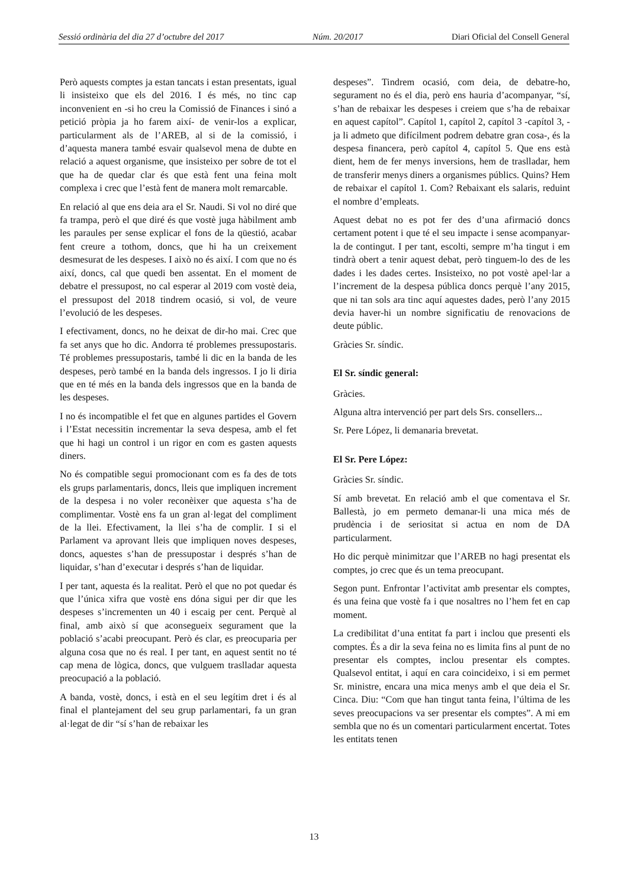Sessió ordinària del dia 27 d’octubre del 2017 Núm. 20/2017 Diari Oficial del Consell General
Però aquests comptes ja estan tancats i estan presentats, igual li insisteixo que els del 2016. I és més, no tinc cap inconvenient en -si ho creu la Comissió de Finances i sinó a petició pròpia ja ho farem així- de venir-los a explicar, particularment als de l’AREB, al si de la comissió, i d’aquesta manera també esvair qualsevol mena de dubte en relació a aquest organisme, que insisteixo per sobre de tot el que ha de quedar clar és que està fent una feina molt complexa i crec que l’està fent de manera molt remarcable.
En relació al que ens deia ara el Sr. Naudi. Si vol no diré que fa trampa, però el que diré és que vostè juga hàbilment amb les paraules per sense explicar el fons de la qüestió, acabar fent creure a tothom, doncs, que hi ha un creixement desmesurat de les despeses. I això no és així. I com que no és així, doncs, cal que quedi ben assentat. En el moment de debatre el pressupost, no cal esperar al 2019 com vostè deia, el pressupost del 2018 tindrem ocasió, si vol, de veure l’evolució de les despeses.
I efectivament, doncs, no he deixat de dir-ho mai. Crec que fa set anys que ho dic. Andorra té problemes pressupostaris. Té problemes pressupostaris, també li dic en la banda de les despeses, però també en la banda dels ingressos. I jo li diria que en té més en la banda dels ingressos que en la banda de les despeses.
I no és incompatible el fet que en algunes partides el Govern i l’Estat necessitin incrementar la seva despesa, amb el fet que hi hagi un control i un rigor en com es gasten aquests diners.
No és compatible segui promocionant com es fa des de tots els grups parlamentaris, doncs, lleis que impliquen increment de la despesa i no voler reconèixer que aquesta s’ha de complimentar. Vostè ens fa un gran al·legat del compliment de la llei. Efectivament, la llei s’ha de complir. I si el Parlament va aprovant lleis que impliquen noves despeses, doncs, aquestes s’han de pressupostar i després s’han de liquidar, s’han d’executar i després s’han de liquidar.
I per tant, aquesta és la realitat. Però el que no pot quedar és que l’única xifra que vostè ens dóna sigui per dir que les despeses s’incrementen un 40 i escaig per cent. Perquè al final, amb això sí que aconsegueix segurament que la població s’acabi preocupant. Però és clar, es preocuparia per alguna cosa que no és real. I per tant, en aquest sentit no té cap mena de lògica, doncs, que vulguem traslladar aquesta preocupació a la població.
A banda, vostè, doncs, i està en el seu legítim dret i és al final el plantejament del seu grup parlamentari, fa un gran al·legat de dir “sí s’han de rebaixar les
despeses”. Tindrem ocasió, com deia, de debatre-ho, segurament no és el dia, però ens hauria d’acompanyar, “sí, s’han de rebaixar les despeses i creiem que s’ha de rebaixar en aquest capítol”. Capítol 1, capítol 2, capítol 3 -capítol 3, -ja li admeto que difícilment podrem debatre gran cosa-, és la despesa financera, però capítol 4, capítol 5. Que ens està dient, hem de fer menys inversions, hem de traslladar, hem de transferir menys diners a organismes públics. Quins? Hem de rebaixar el capítol 1. Com? Rebaixant els salaris, reduint el nombre d’empleats.
Aquest debat no es pot fer des d’una afirmació doncs certament potent i que té el seu impacte i sense acompanyar-la de contingut. I per tant, escolti, sempre m’ha tingut i em tindrà obert a tenir aquest debat, però tinguem-lo des de les dades i les dades certes. Insisteixo, no pot vostè apel·lar a l’increment de la despesa pública doncs perquè l’any 2015, que ni tan sols ara tinc aquí aquestes dades, però l’any 2015 devia haver-hi un nombre significatiu de renovacions de deute públic.
Gràcies Sr. síndic.
El Sr. síndic general:
Gràcies.
Alguna altra intervenció per part dels Srs. consellers...
Sr. Pere López, li demanaria brevetat.
El Sr. Pere López:
Gràcies Sr. síndic.
Sí amb brevetat. En relació amb el que comentava el Sr. Ballestà, jo em permeto demanar-li una mica més de prudència i de seriositat si actua en nom de DA particularment.
Ho dic perquè minimitzar que l’AREB no hagi presentat els comptes, jo crec que és un tema preocupant.
Segon punt. Enfrontar l’activitat amb presentar els comptes, és una feina que vostè fa i que nosaltres no l’hem fet en cap moment.
La credibilitat d’una entitat fa part i inclou que presenti els comptes. És a dir la seva feina no es limita fins al punt de no presentar els comptes, inclou presentar els comptes. Qualsevol entitat, i aquí en cara coincideixo, i si em permet Sr. ministre, encara una mica menys amb el que deia el Sr. Cinca. Diu: “Com que han tingut tanta feina, l’última de les seves preocupacions va ser presentar els comptes”. A mi em sembla que no és un comentari particularment encertat. Totes les entitats tenen
13